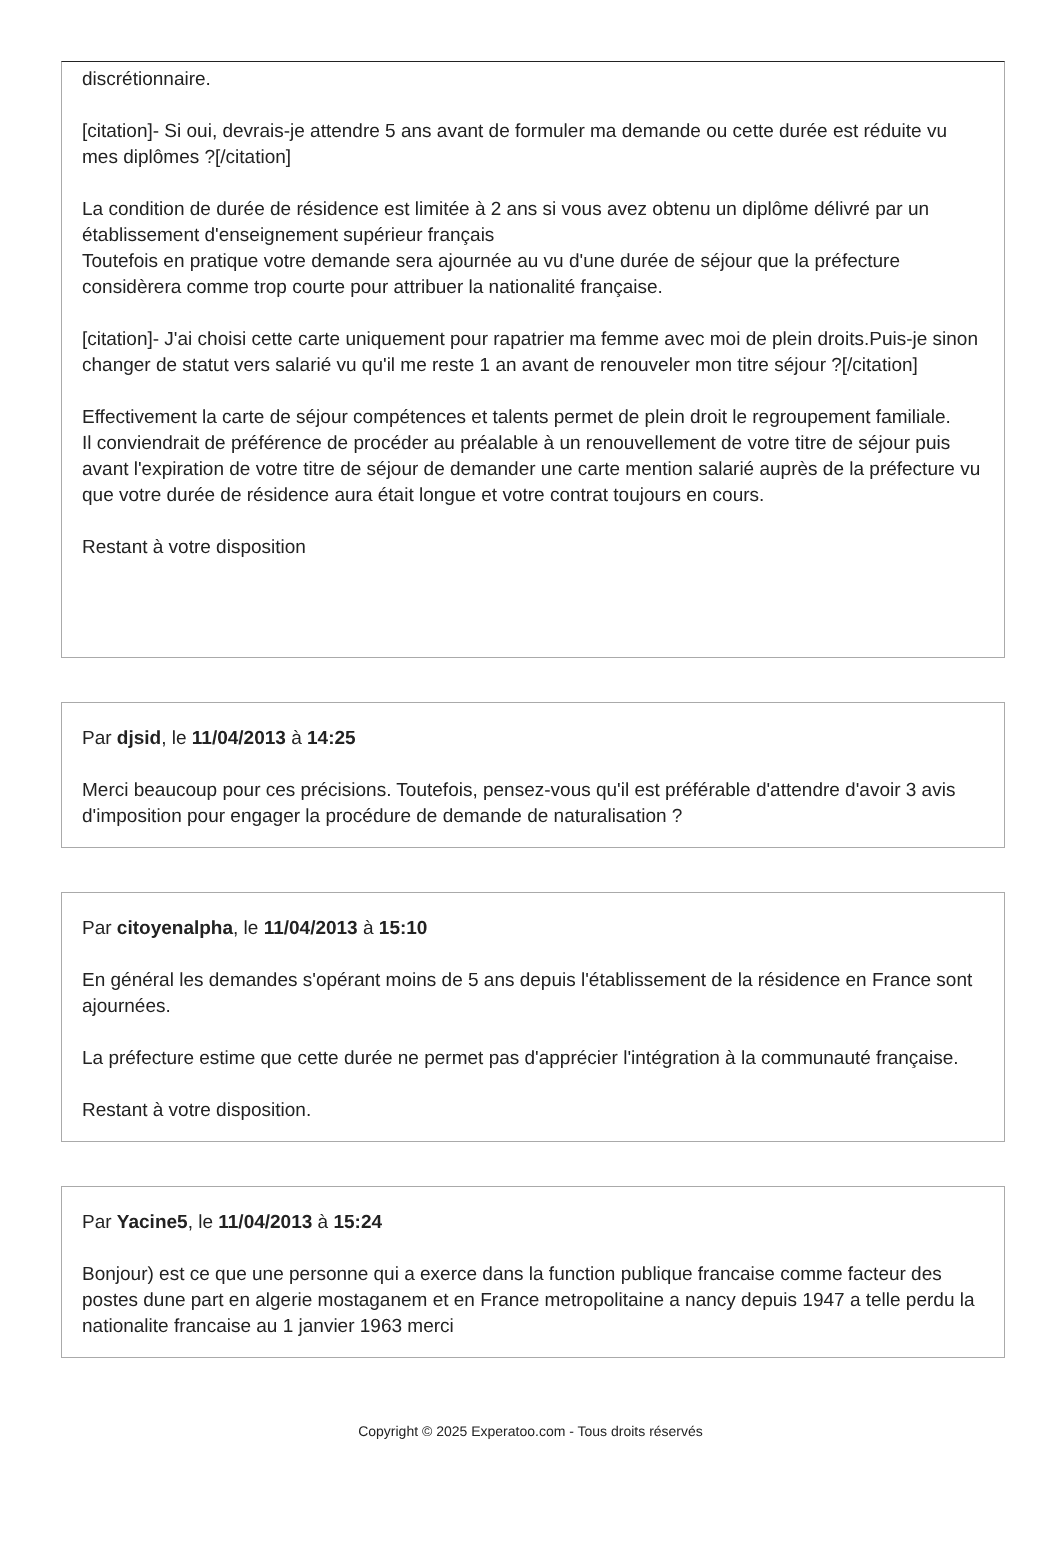discrétionnaire.
[citation]- Si oui, devrais-je attendre 5 ans avant de formuler ma demande ou cette durée est réduite vu mes diplômes ?[/citation]
La condition de durée de résidence est limitée à 2 ans si vous avez obtenu un diplôme délivré par un établissement d'enseignement supérieur français
Toutefois en pratique votre demande sera ajournée au vu d'une durée de séjour que la préfecture considèrera comme trop courte pour attribuer la nationalité française.
[citation]- J'ai choisi cette carte uniquement pour rapatrier ma femme avec moi de plein droits.Puis-je sinon changer de statut vers salarié vu qu'il me reste 1 an avant de renouveler mon titre séjour ?[/citation]
Effectivement la carte de séjour compétences et talents permet de plein droit le regroupement familiale.
Il conviendrait de préférence de procéder au préalable à un renouvellement de votre titre de séjour puis avant l'expiration de votre titre de séjour de demander une carte mention salarié auprès de la préfecture vu que votre durée de résidence aura était longue et votre contrat toujours en cours.
Restant à votre disposition
Par djsid, le 11/04/2013 à 14:25
Merci beaucoup pour ces précisions. Toutefois, pensez-vous qu'il est préférable d'attendre d'avoir 3 avis d'imposition pour engager la procédure de demande de naturalisation ?
Par citoyenalpha, le 11/04/2013 à 15:10
En général les demandes s'opérant moins de 5 ans depuis l'établissement de la résidence en France sont ajournées.
La préfecture estime que cette durée ne permet pas d'apprécier l'intégration à la communauté française.
Restant à votre disposition.
Par Yacine5, le 11/04/2013 à 15:24
Bonjour) est ce que une personne qui a exerce dans la function publique francaise comme facteur des postes dune part en algerie mostaganem et en France metropolitaine a nancy depuis 1947 a telle perdu la nationalite francaise au 1 janvier 1963 merci
Copyright © 2025 Experatoo.com - Tous droits réservés